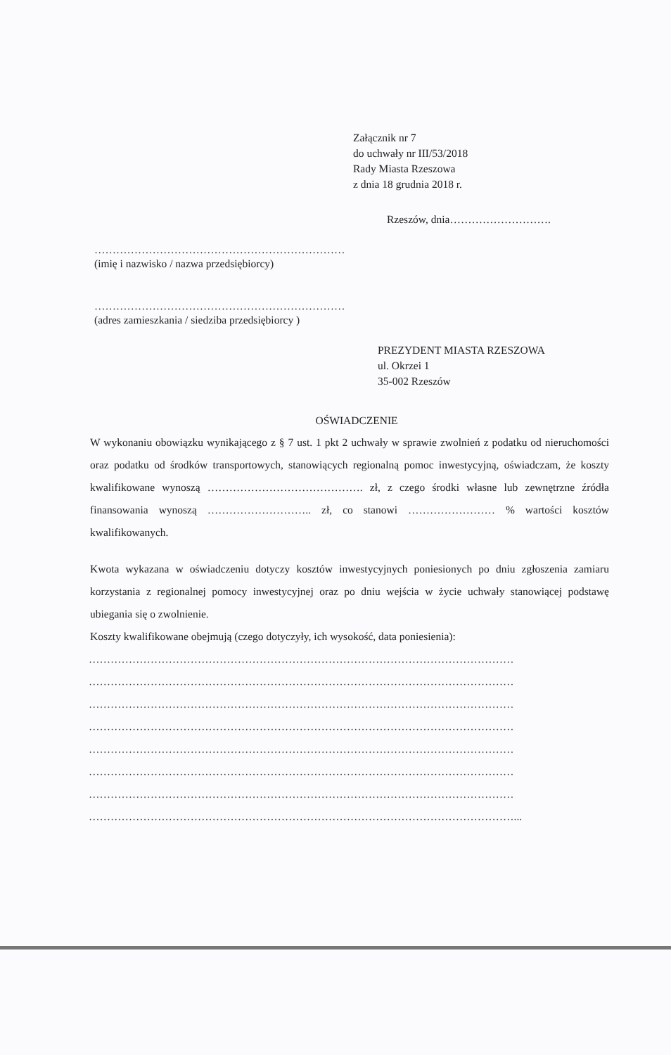Załącznik nr 7
do uchwały nr III/53/2018
Rady Miasta Rzeszowa
z dnia 18 grudnia 2018 r.
Rzeszów, dnia……………………….
……………………………………………………………
(imię i nazwisko / nazwa przedsiębiorcy)
……………………………………………………………
(adres zamieszkania / siedziba przedsiębiorcy )
PREZYDENT MIASTA RZESZOWA
ul. Okrzei 1
35-002 Rzeszów
OŚWIADCZENIE
W wykonaniu obowiązku wynikającego z § 7 ust. 1 pkt 2 uchwały w sprawie zwolnień z podatku od nieruchomości oraz podatku od środków transportowych, stanowiących regionalną pomoc inwestycyjną, oświadczam, że koszty kwalifikowane wynoszą ……………………………………. zł, z czego środki własne lub zewnętrzne źródła finansowania wynoszą ……………………….. zł, co stanowi …………………… % wartości kosztów kwalifikowanych.
Kwota wykazana w oświadczeniu dotyczy kosztów inwestycyjnych poniesionych po dniu zgłoszenia zamiaru korzystania z regionalnej pomocy inwestycyjnej oraz po dniu wejścia w życie uchwały stanowiącej podstawę ubiegania się o zwolnienie.
Koszty kwalifikowane obejmują (czego dotyczyły, ich wysokość, data poniesienia):
………………………………………………………………………………………………………
………………………………………………………………………………………………………
………………………………………………………………………………………………………
………………………………………………………………………………………………………
………………………………………………………………………………………………………
………………………………………………………………………………………………………
………………………………………………………………………………………………………
………………………………………………………………………………………………………...